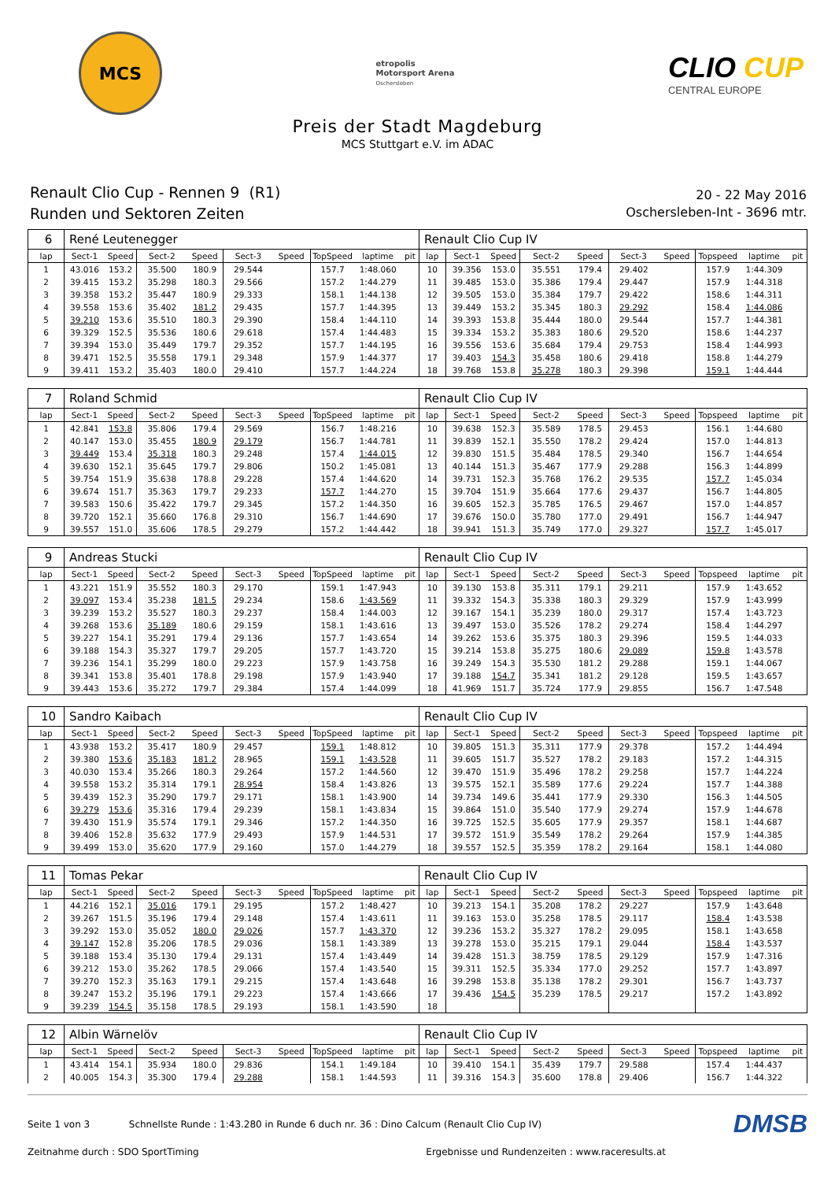MCS
etropolis
Motorsport Arena
Oschersleben
CLIO CUP
CENTRAL EUROPE
Preis der Stadt Magdeburg
MCS Stuttgart e.V. im ADAC
Renault Clio Cup - Rennen 9 (R1)
Runden und Sektoren Zeiten
20 - 22 May 2016
Oschersleben-Int - 3696 mtr.
| 6 | René Leutenegger | | | | | | | | | Renault Clio Cup IV | | | | | | | | | |
| lap | Sect-1 | Speed | Sect-2 | Speed | Sect-3 | Speed | TopSpeed | laptime | pit | lap | Sect-1 | Speed | Sect-2 | Speed | Sect-3 | Speed | Topspeed | laptime | pit |
| 1 | 43.016 | 153.2 | 35.500 | 180.9 | 29.544 | | 157.7 | 1:48.060 | | 10 | 39.356 | 153.0 | 35.551 | 179.4 | 29.402 | | 157.9 | 1:44.309 | |
| 2 | 39.415 | 153.2 | 35.298 | 180.3 | 29.566 | | 157.2 | 1:44.279 | | 11 | 39.485 | 153.0 | 35.386 | 179.4 | 29.447 | | 157.9 | 1:44.318 | |
| 3 | 39.358 | 153.2 | 35.447 | 180.9 | 29.333 | | 158.1 | 1:44.138 | | 12 | 39.505 | 153.0 | 35.384 | 179.7 | 29.422 | | 158.6 | 1:44.311 | |
| 4 | 39.558 | 153.6 | 35.402 | 181.2 | 29.435 | | 157.7 | 1:44.395 | | 13 | 39.449 | 153.2 | 35.345 | 180.3 | 29.292 | | 158.4 | 1:44.086 | |
| 5 | 39.210 | 153.6 | 35.510 | 180.3 | 29.390 | | 158.4 | 1:44.110 | | 14 | 39.393 | 153.8 | 35.444 | 180.0 | 29.544 | | 157.7 | 1:44.381 | |
| 6 | 39.329 | 152.5 | 35.536 | 180.6 | 29.618 | | 157.4 | 1:44.483 | | 15 | 39.334 | 153.2 | 35.383 | 180.6 | 29.520 | | 158.6 | 1:44.237 | |
| 7 | 39.394 | 153.0 | 35.449 | 179.7 | 29.352 | | 157.7 | 1:44.195 | | 16 | 39.556 | 153.6 | 35.684 | 179.4 | 29.753 | | 158.4 | 1:44.993 | |
| 8 | 39.471 | 152.5 | 35.558 | 179.1 | 29.348 | | 157.9 | 1:44.377 | | 17 | 39.403 | 154.3 | 35.458 | 180.6 | 29.418 | | 158.8 | 1:44.279 | |
| 9 | 39.411 | 153.2 | 35.403 | 180.0 | 29.410 | | 157.7 | 1:44.224 | | 18 | 39.768 | 153.8 | 35.278 | 180.3 | 29.398 | | 159.1 | 1:44.444 | |
| 7 | Roland Schmid | | | | | | | | | Renault Clio Cup IV | | | | | | | | | |
| lap | Sect-1 | Speed | Sect-2 | Speed | Sect-3 | Speed | TopSpeed | laptime | pit | lap | Sect-1 | Speed | Sect-2 | Speed | Sect-3 | Speed | Topspeed | laptime | pit |
| 1 | 42.841 | 153.8 | 35.806 | 179.4 | 29.569 | | 156.7 | 1:48.216 | | 10 | 39.638 | 152.3 | 35.589 | 178.5 | 29.453 | | 156.1 | 1:44.680 | |
| 2 | 40.147 | 153.0 | 35.455 | 180.9 | 29.179 | | 156.7 | 1:44.781 | | 11 | 39.839 | 152.1 | 35.550 | 178.2 | 29.424 | | 157.0 | 1:44.813 | |
| 3 | 39.449 | 153.4 | 35.318 | 180.3 | 29.248 | | 157.4 | 1:44.015 | | 12 | 39.830 | 151.5 | 35.484 | 178.5 | 29.340 | | 156.7 | 1:44.654 | |
| 4 | 39.630 | 152.1 | 35.645 | 179.7 | 29.806 | | 150.2 | 1:45.081 | | 13 | 40.144 | 151.3 | 35.467 | 177.9 | 29.288 | | 156.3 | 1:44.899 | |
| 5 | 39.754 | 151.9 | 35.638 | 178.8 | 29.228 | | 157.4 | 1:44.620 | | 14 | 39.731 | 152.3 | 35.768 | 176.2 | 29.535 | | 157.7 | 1:45.034 | |
| 6 | 39.674 | 151.7 | 35.363 | 179.7 | 29.233 | | 157.7 | 1:44.270 | | 15 | 39.704 | 151.9 | 35.664 | 177.6 | 29.437 | | 156.7 | 1:44.805 | |
| 7 | 39.583 | 150.6 | 35.422 | 179.7 | 29.345 | | 157.2 | 1:44.350 | | 16 | 39.605 | 152.3 | 35.785 | 176.5 | 29.467 | | 157.0 | 1:44.857 | |
| 8 | 39.720 | 152.1 | 35.660 | 176.8 | 29.310 | | 156.7 | 1:44.690 | | 17 | 39.676 | 150.0 | 35.780 | 177.0 | 29.491 | | 156.7 | 1:44.947 | |
| 9 | 39.557 | 151.0 | 35.606 | 178.5 | 29.279 | | 157.2 | 1:44.442 | | 18 | 39.941 | 151.3 | 35.749 | 177.0 | 29.327 | | 157.7 | 1:45.017 | |
| 9 | Andreas Stucki | | | | | | | | | Renault Clio Cup IV | | | | | | | | | |
| lap | Sect-1 | Speed | Sect-2 | Speed | Sect-3 | Speed | TopSpeed | laptime | pit | lap | Sect-1 | Speed | Sect-2 | Speed | Sect-3 | Speed | Topspeed | laptime | pit |
| 1 | 43.221 | 151.9 | 35.552 | 180.3 | 29.170 | | 159.1 | 1:47.943 | | 10 | 39.130 | 153.8 | 35.311 | 179.1 | 29.211 | | 157.9 | 1:43.652 | |
| 2 | 39.097 | 153.4 | 35.238 | 181.5 | 29.234 | | 158.6 | 1:43.569 | | 11 | 39.332 | 154.3 | 35.338 | 180.3 | 29.329 | | 157.9 | 1:43.999 | |
| 3 | 39.239 | 153.2 | 35.527 | 180.3 | 29.237 | | 158.4 | 1:44.003 | | 12 | 39.167 | 154.1 | 35.239 | 180.0 | 29.317 | | 157.4 | 1:43.723 | |
| 4 | 39.268 | 153.6 | 35.189 | 180.6 | 29.159 | | 158.1 | 1:43.616 | | 13 | 39.497 | 153.0 | 35.526 | 178.2 | 29.274 | | 158.4 | 1:44.297 | |
| 5 | 39.227 | 154.1 | 35.291 | 179.4 | 29.136 | | 157.7 | 1:43.654 | | 14 | 39.262 | 153.6 | 35.375 | 180.3 | 29.396 | | 159.5 | 1:44.033 | |
| 6 | 39.188 | 154.3 | 35.327 | 179.7 | 29.205 | | 157.7 | 1:43.720 | | 15 | 39.214 | 153.8 | 35.275 | 180.6 | 29.089 | | 159.8 | 1:43.578 | |
| 7 | 39.236 | 154.1 | 35.299 | 180.0 | 29.223 | | 157.9 | 1:43.758 | | 16 | 39.249 | 154.3 | 35.530 | 181.2 | 29.288 | | 159.1 | 1:44.067 | |
| 8 | 39.341 | 153.8 | 35.401 | 178.8 | 29.198 | | 157.9 | 1:43.940 | | 17 | 39.188 | 154.7 | 35.341 | 181.2 | 29.128 | | 159.5 | 1:43.657 | |
| 9 | 39.443 | 153.6 | 35.272 | 179.7 | 29.384 | | 157.4 | 1:44.099 | | 18 | 41.969 | 151.7 | 35.724 | 177.9 | 29.855 | | 156.7 | 1:47.548 | |
| 10 | Sandro Kaibach | | | | | | | | | Renault Clio Cup IV | | | | | | | | | |
| lap | Sect-1 | Speed | Sect-2 | Speed | Sect-3 | Speed | TopSpeed | laptime | pit | lap | Sect-1 | Speed | Sect-2 | Speed | Sect-3 | Speed | Topspeed | laptime | pit |
| 1 | 43.938 | 153.2 | 35.417 | 180.9 | 29.457 | | 159.1 | 1:48.812 | | 10 | 39.805 | 151.3 | 35.311 | 177.9 | 29.378 | | 157.2 | 1:44.494 | |
| 2 | 39.380 | 153.6 | 35.183 | 181.2 | 28.965 | | 159.1 | 1:43.528 | | 11 | 39.605 | 151.7 | 35.527 | 178.2 | 29.183 | | 157.2 | 1:44.315 | |
| 3 | 40.030 | 153.4 | 35.266 | 180.3 | 29.264 | | 157.2 | 1:44.560 | | 12 | 39.470 | 151.9 | 35.496 | 178.2 | 29.258 | | 157.7 | 1:44.224 | |
| 4 | 39.558 | 153.2 | 35.314 | 179.1 | 28.954 | | 158.4 | 1:43.826 | | 13 | 39.575 | 152.1 | 35.589 | 177.6 | 29.224 | | 157.7 | 1:44.388 | |
| 5 | 39.439 | 152.3 | 35.290 | 179.7 | 29.171 | | 158.1 | 1:43.900 | | 14 | 39.734 | 149.6 | 35.441 | 177.9 | 29.330 | | 156.3 | 1:44.505 | |
| 6 | 39.279 | 153.6 | 35.316 | 179.4 | 29.239 | | 158.1 | 1:43.834 | | 15 | 39.864 | 151.0 | 35.540 | 177.9 | 29.274 | | 157.9 | 1:44.678 | |
| 7 | 39.430 | 151.9 | 35.574 | 179.1 | 29.346 | | 157.2 | 1:44.350 | | 16 | 39.725 | 152.5 | 35.605 | 177.9 | 29.357 | | 158.1 | 1:44.687 | |
| 8 | 39.406 | 152.8 | 35.632 | 177.9 | 29.493 | | 157.9 | 1:44.531 | | 17 | 39.572 | 151.9 | 35.549 | 178.2 | 29.264 | | 157.9 | 1:44.385 | |
| 9 | 39.499 | 153.0 | 35.620 | 177.9 | 29.160 | | 157.0 | 1:44.279 | | 18 | 39.557 | 152.5 | 35.359 | 178.2 | 29.164 | | 158.1 | 1:44.080 | |
| 11 | Tomas Pekar | | | | | | | | | Renault Clio Cup IV | | | | | | | | | |
| lap | Sect-1 | Speed | Sect-2 | Speed | Sect-3 | Speed | TopSpeed | laptime | pit | lap | Sect-1 | Speed | Sect-2 | Speed | Sect-3 | Speed | Topspeed | laptime | pit |
| 1 | 44.216 | 152.1 | 35.016 | 179.1 | 29.195 | | 157.2 | 1:48.427 | | 10 | 39.213 | 154.1 | 35.208 | 178.2 | 29.227 | | 157.9 | 1:43.648 | |
| 2 | 39.267 | 151.5 | 35.196 | 179.4 | 29.148 | | 157.4 | 1:43.611 | | 11 | 39.163 | 153.0 | 35.258 | 178.5 | 29.117 | | 158.4 | 1:43.538 | |
| 3 | 39.292 | 153.0 | 35.052 | 180.0 | 29.026 | | 157.7 | 1:43.370 | | 12 | 39.236 | 153.2 | 35.327 | 178.2 | 29.095 | | 158.1 | 1:43.658 | |
| 4 | 39.147 | 152.8 | 35.206 | 178.5 | 29.036 | | 158.1 | 1:43.389 | | 13 | 39.278 | 153.0 | 35.215 | 179.1 | 29.044 | | 158.4 | 1:43.537 | |
| 5 | 39.188 | 153.4 | 35.130 | 179.4 | 29.131 | | 157.4 | 1:43.449 | | 14 | 39.428 | 151.3 | 38.759 | 178.5 | 29.129 | | 157.9 | 1:47.316 | |
| 6 | 39.212 | 153.0 | 35.262 | 178.5 | 29.066 | | 157.4 | 1:43.540 | | 15 | 39.311 | 152.5 | 35.334 | 177.0 | 29.252 | | 157.7 | 1:43.897 | |
| 7 | 39.270 | 152.3 | 35.163 | 179.1 | 29.215 | | 157.4 | 1:43.648 | | 16 | 39.298 | 153.8 | 35.138 | 178.2 | 29.301 | | 156.7 | 1:43.737 | |
| 8 | 39.247 | 153.2 | 35.196 | 179.1 | 29.223 | | 157.4 | 1:43.666 | | 17 | 39.436 | 154.5 | 35.239 | 178.5 | 29.217 | | 157.2 | 1:43.892 | |
| 9 | 39.239 | 154.5 | 35.158 | 178.5 | 29.193 | | 158.1 | 1:43.590 | | 18 | | | | | | | | | |
| 12 | Albin Wärnelöv | | | | | | | | | Renault Clio Cup IV | | | | | | | | | |
| lap | Sect-1 | Speed | Sect-2 | Speed | Sect-3 | Speed | TopSpeed | laptime | pit | lap | Sect-1 | Speed | Sect-2 | Speed | Sect-3 | Speed | Topspeed | laptime | pit |
| 1 | 43.414 | 154.1 | 35.934 | 180.0 | 29.836 | | 154.1 | 1:49.184 | | 10 | 39.410 | 154.1 | 35.439 | 179.7 | 29.588 | | 157.4 | 1:44.437 | |
| 2 | 40.005 | 154.3 | 35.300 | 179.4 | 29.288 | | 158.1 | 1:44.593 | | 11 | 39.316 | 154.3 | 35.600 | 178.8 | 29.406 | | 156.7 | 1:44.322 | |
Seite 1 von 3 Schnellste Runde : 1:43.280 in Runde 6 duch nr. 36 : Dino Calcum (Renault Clio Cup IV) DMSB
Zeitnahme durch : SDO SportTiming Ergebnisse und Rundenzeiten : www.raceresults.at